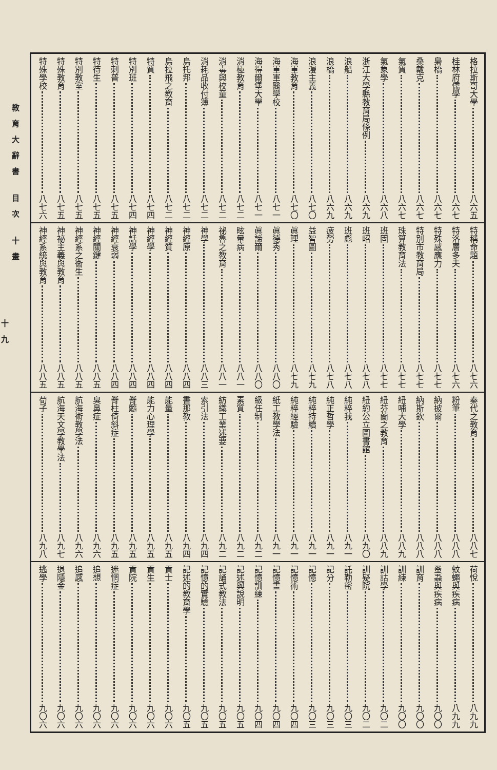格拉斯哥大學 八六五
桂林府儒學 八六七
梟橋 八六七
桑戴克 八六七
氣質 八六七
氣象學 八六八
浙江大學縣教育局條例 八六九
浪船 八六九
浪橋 八六九
浪漫主義 八七〇
海軍教育 八七〇
海軍軍醫學校 八七一
海得爾堡大學 八七一
消極教育 八七二
消毒與校童 八七二
消耗品收付簿 八七二
烏托邦 八七二
烏拉飛之教育 八七二
特質 八七四
特別班 八七四
特刺普 八七五
特待生 八七五
特別教室 八七五
特殊教育 八七五
特殊學校 八七六
特稱命題 八七六
特洛層多夫 八七六
特殊感應力 八七七
特別市教育局 八七七
珠算教育法 八七七
班固 八七七
班昭 八七八
班彪 八七八
疲勞 八七八
益智圖 八七九
眞理 八七九
眞德秀 八八〇
眞諦爾 八八〇
眩暈病 八八一
祕魯之教育 八八一
神學 八八三
神經原 八八四
神經質 八八四
神經學 八八四
神話學 八八四
神經衰弱 八八四
神經關鍵 八八五
神經系之衞生 八八五
神祕主義與教育 八八五
神經系統與教育 八八五
秦代之教育 八八七
粉筆 八八八
納披爾 八八八
納斯欽 八八八
紐哺大學 八八九
紐芬蘭之教育 八八九
紐約公立圖書館 八九〇
純粹我 八九一
純正哲學 八九一
純粹持續 八九一
純粹經驗 八九一
紙工教學法 八九一
級任制 八九二
素質 八九二
紡織工業述要 八九二
索引法 八九四
書那教 八九四
能量 八九五
能力心理學 八九五
脊髓 八九五
脊柱倚斜症 八九五
臭鼻症 八九六
航海術教學法 八九六
航海天文學教學法 八九七
荀子 八九八
荷悅 八九九
蚊蠅與疾病 八九九
蚤蝨與疾病 九〇〇
訓育 九〇〇
訓練 九〇〇
訓詁學 九〇二
訓疑院 九〇二
託勒密 九〇三
記分 九〇三
記憶 九〇三
記憶術 九〇四
記憶畫 九〇四
記憶訓練 九〇四
記述與說明 九〇五
記誦式教法 九〇五
記憶的實驗 九〇五
記述的教育學 九〇五
貢士 九〇六
貢生 九〇六
貢院 九〇六
迷惘症 九〇六
追想 九〇六
追感 九〇六
退隱金 九〇六
逃學 九〇六
教育大辭書 目次 十畫
十九